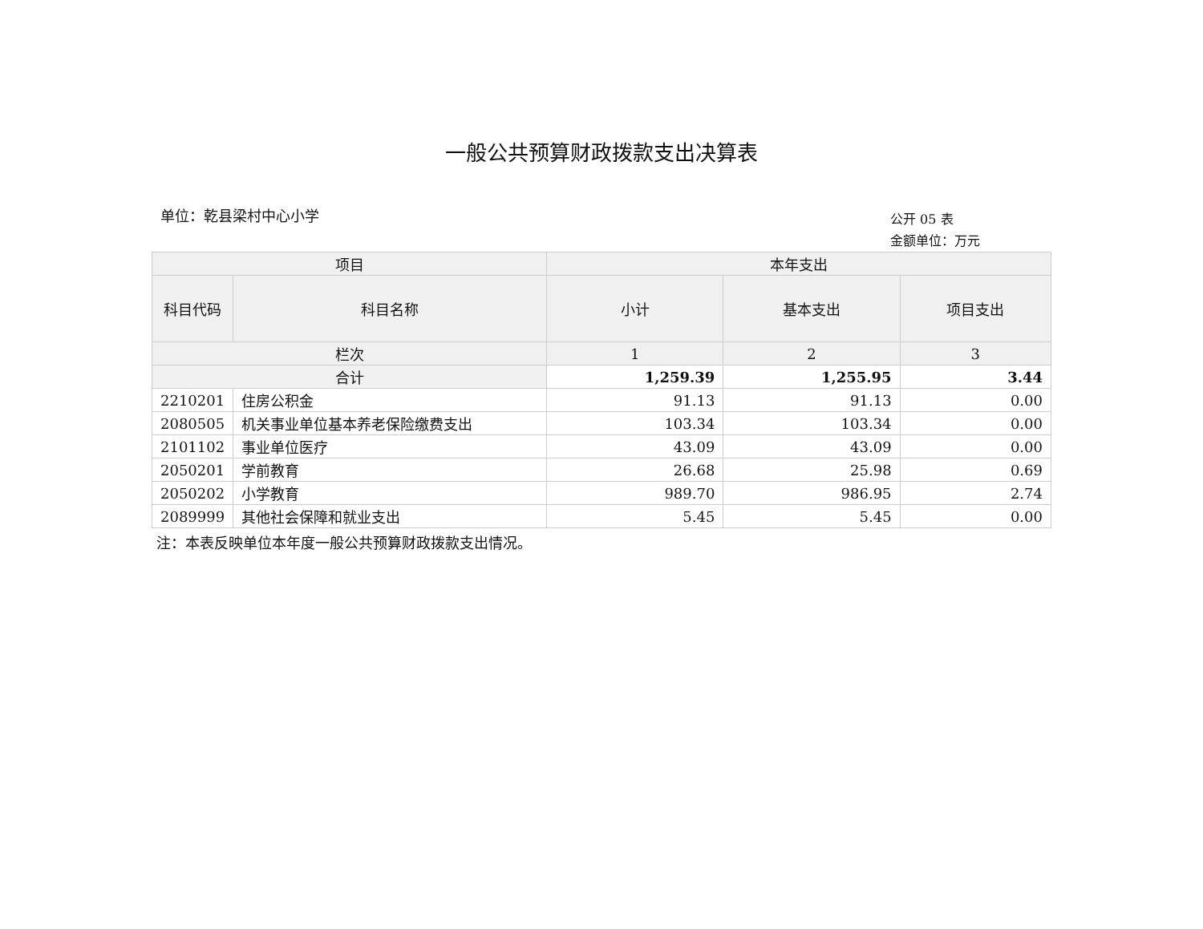一般公共预算财政拨款支出决算表
单位：乾县梁村中心小学
公开 05 表
金额单位：万元
| 项目 | | 本年支出 | | |
| --- | --- | --- | --- | --- |
| 科目代码 | 科目名称 | 小计 | 基本支出 | 项目支出 |
| 栏次 | | 1 | 2 | 3 |
| 合计 | | 1,259.39 | 1,255.95 | 3.44 |
| 2210201 | 住房公积金 | 91.13 | 91.13 | 0.00 |
| 2080505 | 机关事业单位基本养老保险缴费支出 | 103.34 | 103.34 | 0.00 |
| 2101102 | 事业单位医疗 | 43.09 | 43.09 | 0.00 |
| 2050201 | 学前教育 | 26.68 | 25.98 | 0.69 |
| 2050202 | 小学教育 | 989.70 | 986.95 | 2.74 |
| 2089999 | 其他社会保障和就业支出 | 5.45 | 5.45 | 0.00 |
注：本表反映单位本年度一般公共预算财政拨款支出情况。